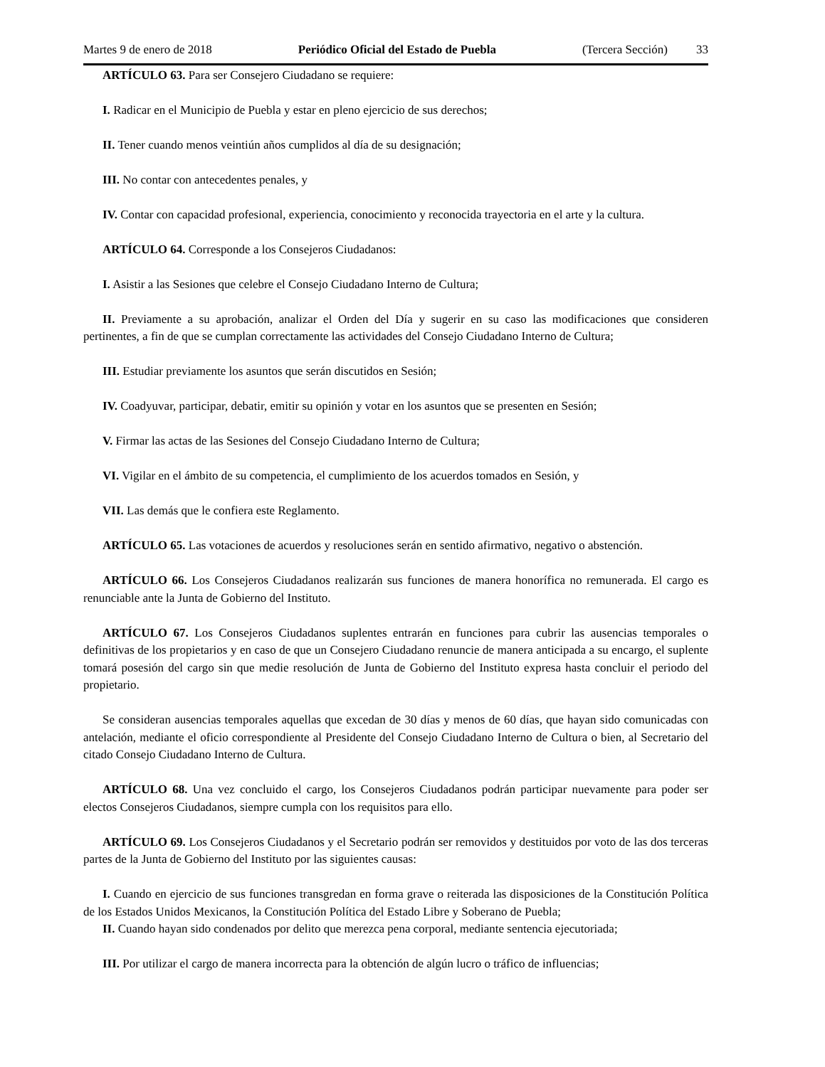Martes 9 de enero de 2018 Periódico Oficial del Estado de Puebla (Tercera Sección) 33
ARTÍCULO 63. Para ser Consejero Ciudadano se requiere:
I. Radicar en el Municipio de Puebla y estar en pleno ejercicio de sus derechos;
II. Tener cuando menos veintiún años cumplidos al día de su designación;
III. No contar con antecedentes penales, y
IV. Contar con capacidad profesional, experiencia, conocimiento y reconocida trayectoria en el arte y la cultura.
ARTÍCULO 64. Corresponde a los Consejeros Ciudadanos:
I. Asistir a las Sesiones que celebre el Consejo Ciudadano Interno de Cultura;
II. Previamente a su aprobación, analizar el Orden del Día y sugerir en su caso las modificaciones que consideren pertinentes, a fin de que se cumplan correctamente las actividades del Consejo Ciudadano Interno de Cultura;
III. Estudiar previamente los asuntos que serán discutidos en Sesión;
IV. Coadyuvar, participar, debatir, emitir su opinión y votar en los asuntos que se presenten en Sesión;
V. Firmar las actas de las Sesiones del Consejo Ciudadano Interno de Cultura;
VI. Vigilar en el ámbito de su competencia, el cumplimiento de los acuerdos tomados en Sesión, y
VII. Las demás que le confiera este Reglamento.
ARTÍCULO 65. Las votaciones de acuerdos y resoluciones serán en sentido afirmativo, negativo o abstención.
ARTÍCULO 66. Los Consejeros Ciudadanos realizarán sus funciones de manera honorífica no remunerada. El cargo es renunciable ante la Junta de Gobierno del Instituto.
ARTÍCULO 67. Los Consejeros Ciudadanos suplentes entrarán en funciones para cubrir las ausencias temporales o definitivas de los propietarios y en caso de que un Consejero Ciudadano renuncie de manera anticipada a su encargo, el suplente tomará posesión del cargo sin que medie resolución de Junta de Gobierno del Instituto expresa hasta concluir el periodo del propietario.
Se consideran ausencias temporales aquellas que excedan de 30 días y menos de 60 días, que hayan sido comunicadas con antelación, mediante el oficio correspondiente al Presidente del Consejo Ciudadano Interno de Cultura o bien, al Secretario del citado Consejo Ciudadano Interno de Cultura.
ARTÍCULO 68. Una vez concluido el cargo, los Consejeros Ciudadanos podrán participar nuevamente para poder ser electos Consejeros Ciudadanos, siempre cumpla con los requisitos para ello.
ARTÍCULO 69. Los Consejeros Ciudadanos y el Secretario podrán ser removidos y destituidos por voto de las dos terceras partes de la Junta de Gobierno del Instituto por las siguientes causas:
I. Cuando en ejercicio de sus funciones transgredan en forma grave o reiterada las disposiciones de la Constitución Política de los Estados Unidos Mexicanos, la Constitución Política del Estado Libre y Soberano de Puebla;
II. Cuando hayan sido condenados por delito que merezca pena corporal, mediante sentencia ejecutoriada;
III. Por utilizar el cargo de manera incorrecta para la obtención de algún lucro o tráfico de influencias;